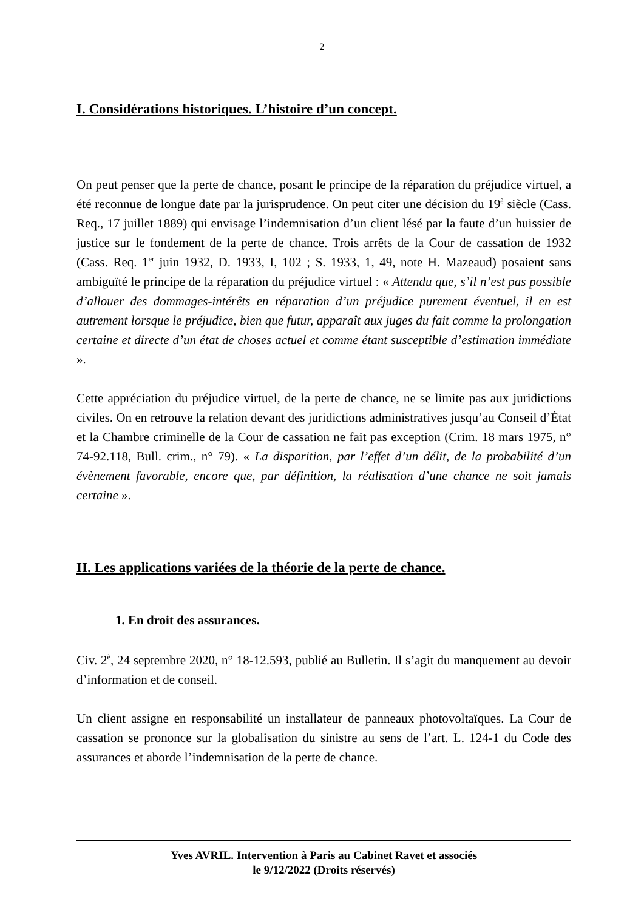2
I. Considérations historiques. L’histoire d’un concept.
On peut penser que la perte de chance, posant le principe de la réparation du préjudice virtuel, a été reconnue de longue date par la jurisprudence. On peut citer une décision du 19<sup>è</sup> siècle (Cass. Req., 17 juillet 1889) qui envisage l’indemnisation d’un client lésé par la faute d’un huissier de justice sur le fondement de la perte de chance. Trois arrêts de la Cour de cassation de 1932 (Cass. Req. 1<sup>er</sup> juin 1932, D. 1933, I, 102 ; S. 1933, 1, 49, note H. Mazeaud) posaient sans ambiguïté le principe de la réparation du préjudice virtuel : « Attendu que, s’il n’est pas possible d’allouer des dommages-intérêts en réparation d’un préjudice purement éventuel, il en est autrement lorsque le préjudice, bien que futur, apparaît aux juges du fait comme la prolongation certaine et directe d’un état de choses actuel et comme étant susceptible d’estimation immédiate ».
Cette appréciation du préjudice virtuel, de la perte de chance, ne se limite pas aux juridictions civiles. On en retrouve la relation devant des juridictions administratives jusqu’au Conseil d’État et la Chambre criminelle de la Cour de cassation ne fait pas exception (Crim. 18 mars 1975, n° 74-92.118, Bull. crim., n° 79). « La disparition, par l’effet d’un délit, de la probabilité d’un évènement favorable, encore que, par définition, la réalisation d’une chance ne soit jamais certaine ».
II. Les applications variées de la théorie de la perte de chance.
1. En droit des assurances.
Civ. 2<sup>è</sup>, 24 septembre 2020, n° 18-12.593, publié au Bulletin. Il s’agit du manquement au devoir d’information et de conseil.
Un client assigne en responsabilité un installateur de panneaux photovoltaïques. La Cour de cassation se prononce sur la globalisation du sinistre au sens de l’art. L. 124-1 du Code des assurances et aborde l’indemnisation de la perte de chance.
Yves AVRIL. Intervention à Paris au Cabinet Ravet et associés
le 9/12/2022 (Droits réservés)